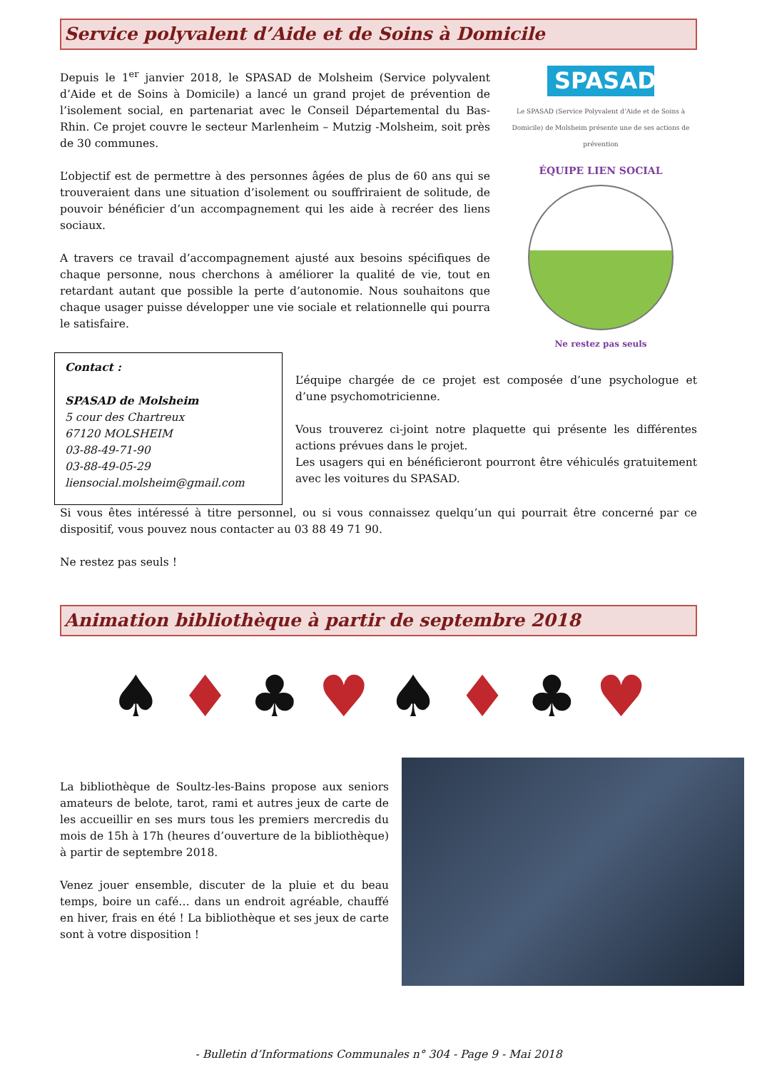Service polyvalent d’Aide et de Soins à Domicile
Depuis le 1<sup>er</sup> janvier 2018, le SPASAD de Molsheim (Service polyvalent d’Aide et de Soins à Domicile) a lancé un grand projet de prévention de l’isolement social, en partenariat avec le Conseil Départemental du Bas-Rhin. Ce projet couvre le secteur Marlenheim – Mutzig -Molsheim, soit près de 30 communes.
L’objectif est de permettre à des personnes âgées de plus de 60 ans qui se trouveraient dans une situation d’isolement ou souffriraient de solitude, de pouvoir bénéficier d’un accompagnement qui les aide à recréer des liens sociaux.
A travers ce travail d’accompagnement ajusté aux besoins spécifiques de chaque personne, nous cherchons à améliorer la qualité de vie, tout en retardant autant que possible la perte d’autonomie. Nous souhaitons que chaque usager puisse développer une vie sociale et relationnelle qui pourra le satisfaire.
SPASAD
Le SPASAD (Service Polyvalent d’Aide et de Soins à Domicile) de Molsheim présente une de ses actions de prévention
ÉQUIPE LIEN SOCIAL
Ne restez pas seuls
Contact :
SPASAD de Molsheim
5 cour des Chartreux
67120 MOLSHEIM
03-88-49-71-90
03-88-49-05-29
liensocial.molsheim@gmail.com
L’équipe chargée de ce projet est composée d’une psychologue et d’une psychomotricienne.
Vous trouverez ci-joint notre plaquette qui présente les différentes actions prévues dans le projet.
Les usagers qui en bénéficieront pourront être véhiculés gratuitement avec les voitures du SPASAD.
Si vous êtes intéressé à titre personnel, ou si vous connaissez quelqu’un qui pourrait être concerné par ce dispositif, vous pouvez nous contacter au 03 88 49 71 90.
Ne restez pas seuls !
Animation bibliothèque à partir de septembre 2018
♠ ♦ ♣ ♥ ♠ ♦ ♣ ♥
La bibliothèque de Soultz-les-Bains propose aux seniors amateurs de belote, tarot, rami et autres jeux de carte de les accueillir en ses murs tous les premiers mercredis du mois de 15h à 17h (heures d’ouverture de la bibliothèque) à partir de septembre 2018.
Venez jouer ensemble, discuter de la pluie et du beau temps, boire un café… dans un endroit agréable, chauffé en hiver, frais en été ! La bibliothèque et ses jeux de carte sont à votre disposition !
- Bulletin d’Informations Communales n° 304 - Page 9 - Mai 2018